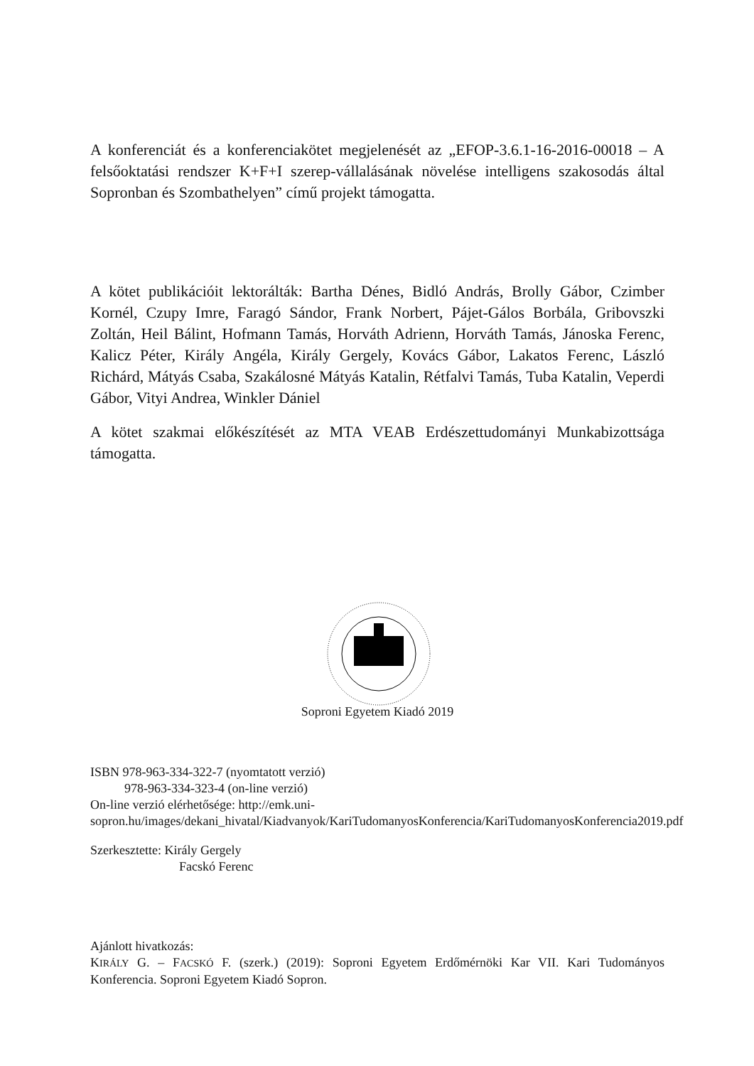A konferenciát és a konferenciakötet megjelenését az „EFOP-3.6.1-16-2016-00018 – A felsőoktatási rendszer K+F+I szerep-vállalásának növelése intelligens szakosodás által Sopronban és Szombathelyen” című projekt támogatta.
A kötet publikációit lektorálták: Bartha Dénes, Bidló András, Brolly Gábor, Czimber Kornél, Czupy Imre, Faragó Sándor, Frank Norbert, Pájet-Gálos Borbála, Gribovszki Zoltán, Heil Bálint, Hofmann Tamás, Horváth Adrienn, Horváth Tamás, Jánoska Ferenc, Kalicz Péter, Király Angéla, Király Gergely, Kovács Gábor, Lakatos Ferenc, László Richárd, Mátyás Csaba, Szakálosné Mátyás Katalin, Rétfalvi Tamás, Tuba Katalin, Veperdi Gábor, Vityi Andrea, Winkler Dániel
A kötet szakmai előkészítését az MTA VEAB Erdészettudományi Munkabizottsága támogatta.
Soproni Egyetem Kiadó 2019
ISBN 978-963-334-322-7 (nyomtatott verzió)
978-963-334-323-4 (on-line verzió)
On-line verzió elérhetősége: http://emk.uni-sopron.hu/images/dekani_hivatal/Kiadvanyok/KariTudomanyosKonferencia/KariTudomanyosKonferencia2019.pdf
Szerkesztette: Király Gergely
Facskó Ferenc
Ajánlott hivatkozás:
KIRÁLY G. – FACSKÓ F. (szerk.) (2019): Soproni Egyetem Erdőmérnöki Kar VII. Kari Tudományos Konferencia. Soproni Egyetem Kiadó Sopron.